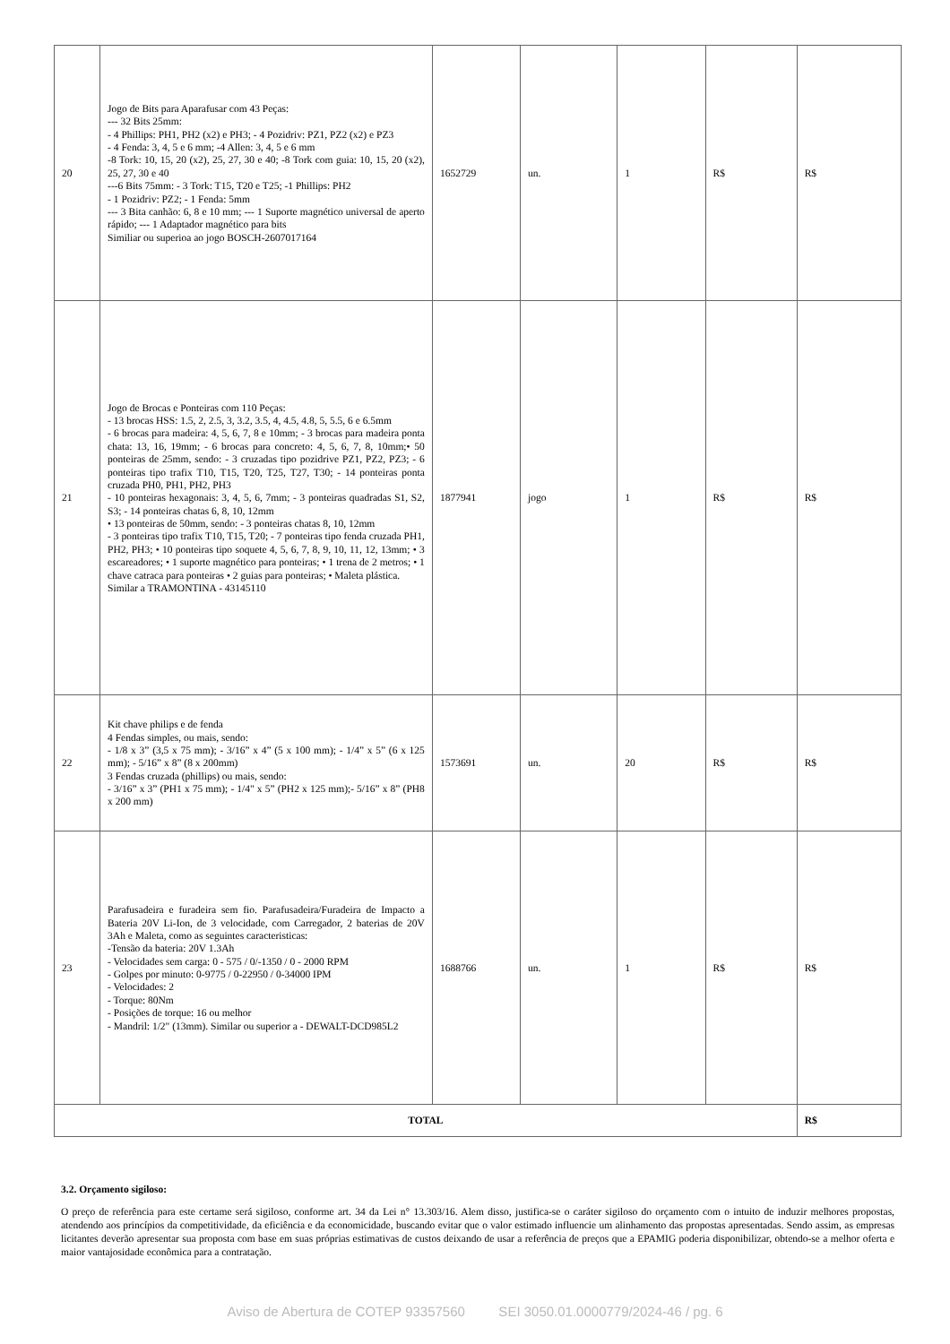| 20 | Jogo de Bits para Aparafusar com 43 Peças: --- 32 Bits 25mm: - 4 Phillips: PH1, PH2 (x2) e PH3; - 4 Pozidriv: PZ1, PZ2 (x2) e PZ3 - 4 Fenda: 3, 4, 5 e 6 mm; -4 Allen: 3, 4, 5 e 6 mm -8 Tork: 10, 15, 20 (x2), 25, 27, 30 e 40; -8 Tork com guia: 10, 15, 20 (x2), 25, 27, 30 e 40 ---6 Bits 75mm: - 3 Tork: T15, T20 e T25; -1 Phillips: PH2 - 1 Pozidriv: PZ2; - 1 Fenda: 5mm --- 3 Bita canhão: 6, 8 e 10 mm; --- 1 Suporte magnético universal de aperto rápido; --- 1 Adaptador magnético para bits Similiar ou superioa ao jogo BOSCH-2607017164 | 1652729 | un. | 1 | R$ | R$ |
| 21 | Jogo de Brocas e Ponteiras com 110 Peças: - 13 brocas HSS: 1.5, 2, 2.5, 3, 3.2, 3.5, 4, 4.5, 4.8, 5, 5.5, 6 e 6.5mm - 6 brocas para madeira: 4, 5, 6, 7, 8 e 10mm; - 3 brocas para madeira ponta chata: 13, 16, 19mm; - 6 brocas para concreto: 4, 5, 6, 7, 8, 10mm;• 50 ponteiras de 25mm, sendo: - 3 cruzadas tipo pozidrive PZ1, PZ2, PZ3; - 6 ponteiras tipo trafix T10, T15, T20, T25, T27, T30; - 14 ponteiras ponta cruzada PH0, PH1, PH2, PH3 - 10 ponteiras hexagonais: 3, 4, 5, 6, 7mm; - 3 ponteiras quadradas S1, S2, S3; - 14 ponteiras chatas 6, 8, 10, 12mm • 13 ponteiras de 50mm, sendo: - 3 ponteiras chatas 8, 10, 12mm - 3 ponteiras tipo trafix T10, T15, T20; - 7 ponteiras tipo fenda cruzada PH1, PH2, PH3; • 10 ponteiras tipo soquete 4, 5, 6, 7, 8, 9, 10, 11, 12, 13mm; • 3 escareadores; • 1 suporte magnético para ponteiras; • 1 trena de 2 metros; • 1 chave catraca para ponteiras • 2 guias para ponteiras; • Maleta plástica. Similar a TRAMONTINA - 43145110 | 1877941 | jogo | 1 | R$ | R$ |
| 22 | Kit chave philips e de fenda 4 Fendas simples, ou mais, sendo: - 1/8 x 3” (3,5 x 75 mm); - 3/16” x 4” (5 x 100 mm); - 1/4” x 5” (6 x 125 mm); - 5/16” x 8” (8 x 200mm) 3 Fendas cruzada (phillips) ou mais, sendo: - 3/16” x 3” (PH1 x 75 mm); - 1/4" x 5” (PH2 x 125 mm);- 5/16” x 8” (PH8 x 200 mm) | 1573691 | un. | 20 | R$ | R$ |
| 23 | Parafusadeira e furadeira sem fio. Parafusadeira/Furadeira de Impacto a Bateria 20V Li-Ion, de 3 velocidade, com Carregador, 2 baterias de 20V 3Ah e Maleta, como as seguintes caracteristicas: -Tensão da bateria: 20V 1.3Ah - Velocidades sem carga: 0 - 575 / 0/-1350 / 0 - 2000 RPM - Golpes por minuto: 0-9775 / 0-22950 / 0-34000 IPM - Velocidades: 2 - Torque: 80Nm - Posições de torque: 16 ou melhor - Mandril: 1/2" (13mm). Similar ou superior a - DEWALT-DCD985L2 | 1688766 | un. | 1 | R$ | R$ |
| TOTAL | | | | | | R$ |
3.2. Orçamento sigiloso:
O preço de referência para este certame será sigiloso, conforme art. 34 da Lei n° 13.303/16. Alem disso, justifica-se o caráter sigiloso do orçamento com o intuito de induzir melhores propostas, atendendo aos princípios da competitividade, da eficiência e da economicidade, buscando evitar que o valor estimado influencie um alinhamento das propostas apresentadas. Sendo assim, as empresas licitantes deverão apresentar sua proposta com base em suas próprias estimativas de custos deixando de usar a referência de preços que a EPAMIG poderia disponibilizar, obtendo-se a melhor oferta e maior vantajosidade econômica para a contratação.
Aviso de Abertura de COTEP 93357560 SEI 3050.01.0000779/2024-46 / pg. 6